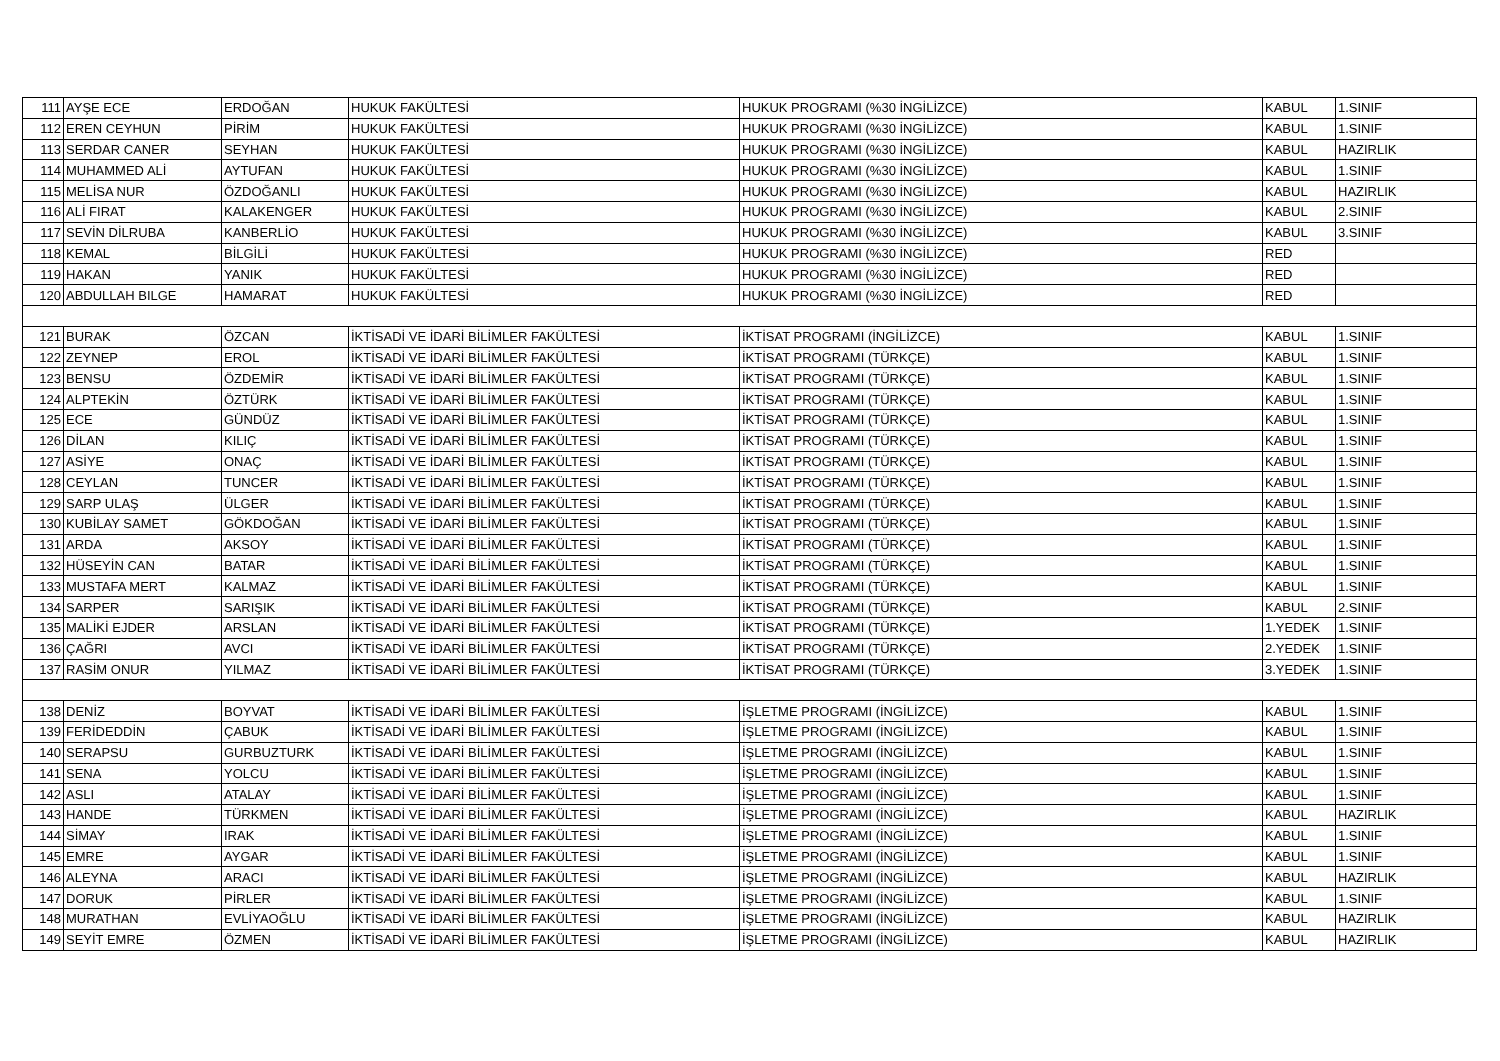| 111 | AYŞE ECE | ERDOĞAN | HUKUK FAKÜLTESİ | HUKUK PROGRAMI (%30 İNGİLİZCE) | KABUL | 1.SINIF |
| 112 | EREN CEYHUN | PİRİM | HUKUK FAKÜLTESİ | HUKUK PROGRAMI (%30 İNGİLİZCE) | KABUL | 1.SINIF |
| 113 | SERDAR CANER | SEYHAN | HUKUK FAKÜLTESİ | HUKUK PROGRAMI (%30 İNGİLİZCE) | KABUL | HAZIRLIK |
| 114 | MUHAMMED ALİ | AYTUFAN | HUKUK FAKÜLTESİ | HUKUK PROGRAMI (%30 İNGİLİZCE) | KABUL | 1.SINIF |
| 115 | MELİSA NUR | ÖZDOĞANLI | HUKUK FAKÜLTESİ | HUKUK PROGRAMI (%30 İNGİLİZCE) | KABUL | HAZIRLIK |
| 116 | ALİ FIRAT | KALAKENGER | HUKUK FAKÜLTESİ | HUKUK PROGRAMI (%30 İNGİLİZCE) | KABUL | 2.SINIF |
| 117 | SEVİN DİLRUBA | KANBERLİO | HUKUK FAKÜLTESİ | HUKUK PROGRAMI (%30 İNGİLİZCE) | KABUL | 3.SINIF |
| 118 | KEMAL | BİLGİLİ | HUKUK FAKÜLTESİ | HUKUK PROGRAMI (%30 İNGİLİZCE) | RED | |
| 119 | HAKAN | YANIK | HUKUK FAKÜLTESİ | HUKUK PROGRAMI (%30 İNGİLİZCE) | RED | |
| 120 | ABDULLAH BILGE | HAMARAT | HUKUK FAKÜLTESİ | HUKUK PROGRAMI (%30 İNGİLİZCE) | RED | |
| 121 | BURAK | ÖZCAN | İKTİSADİ VE İDARİ BİLİMLER FAKÜLTESİ | İKTİSAT PROGRAMI (İNGİLİZCE) | KABUL | 1.SINIF |
| 122 | ZEYNEP | EROL | İKTİSADİ VE İDARİ BİLİMLER FAKÜLTESİ | İKTİSAT PROGRAMI (TÜRKÇE) | KABUL | 1.SINIF |
| 123 | BENSU | ÖZDEMİR | İKTİSADİ VE İDARİ BİLİMLER FAKÜLTESİ | İKTİSAT PROGRAMI (TÜRKÇE) | KABUL | 1.SINIF |
| 124 | ALPTEKİN | ÖZTÜRK | İKTİSADİ VE İDARİ BİLİMLER FAKÜLTESİ | İKTİSAT PROGRAMI (TÜRKÇE) | KABUL | 1.SINIF |
| 125 | ECE | GÜNDÜZ | İKTİSADİ VE İDARİ BİLİMLER FAKÜLTESİ | İKTİSAT PROGRAMI (TÜRKÇE) | KABUL | 1.SINIF |
| 126 | DİLAN | KILIÇ | İKTİSADİ VE İDARİ BİLİMLER FAKÜLTESİ | İKTİSAT PROGRAMI (TÜRKÇE) | KABUL | 1.SINIF |
| 127 | ASİYE | ONAÇ | İKTİSADİ VE İDARİ BİLİMLER FAKÜLTESİ | İKTİSAT PROGRAMI (TÜRKÇE) | KABUL | 1.SINIF |
| 128 | CEYLAN | TUNCER | İKTİSADİ VE İDARİ BİLİMLER FAKÜLTESİ | İKTİSAT PROGRAMI (TÜRKÇE) | KABUL | 1.SINIF |
| 129 | SARP ULAŞ | ÜLGER | İKTİSADİ VE İDARİ BİLİMLER FAKÜLTESİ | İKTİSAT PROGRAMI (TÜRKÇE) | KABUL | 1.SINIF |
| 130 | KUBİLAY SAMET | GÖKDOĞAN | İKTİSADİ VE İDARİ BİLİMLER FAKÜLTESİ | İKTİSAT PROGRAMI (TÜRKÇE) | KABUL | 1.SINIF |
| 131 | ARDA | AKSOY | İKTİSADİ VE İDARİ BİLİMLER FAKÜLTESİ | İKTİSAT PROGRAMI (TÜRKÇE) | KABUL | 1.SINIF |
| 132 | HÜSEYİN CAN | BATAR | İKTİSADİ VE İDARİ BİLİMLER FAKÜLTESİ | İKTİSAT PROGRAMI (TÜRKÇE) | KABUL | 1.SINIF |
| 133 | MUSTAFA MERT | KALMAZ | İKTİSADİ VE İDARİ BİLİMLER FAKÜLTESİ | İKTİSAT PROGRAMI (TÜRKÇE) | KABUL | 1.SINIF |
| 134 | SARPER | SARIŞIK | İKTİSADİ VE İDARİ BİLİMLER FAKÜLTESİ | İKTİSAT PROGRAMI (TÜRKÇE) | KABUL | 2.SINIF |
| 135 | MALİKİ EJDER | ARSLAN | İKTİSADİ VE İDARİ BİLİMLER FAKÜLTESİ | İKTİSAT PROGRAMI (TÜRKÇE) | 1.YEDEK | 1.SINIF |
| 136 | ÇAĞRI | AVCI | İKTİSADİ VE İDARİ BİLİMLER FAKÜLTESİ | İKTİSAT PROGRAMI (TÜRKÇE) | 2.YEDEK | 1.SINIF |
| 137 | RASİM ONUR | YILMAZ | İKTİSADİ VE İDARİ BİLİMLER FAKÜLTESİ | İKTİSAT PROGRAMI (TÜRKÇE) | 3.YEDEK | 1.SINIF |
| 138 | DENİZ | BOYVAT | İKTİSADİ VE İDARİ BİLİMLER FAKÜLTESİ | İŞLETME PROGRAMI (İNGİLİZCE) | KABUL | 1.SINIF |
| 139 | FERİDEDDİN | ÇABUK | İKTİSADİ VE İDARİ BİLİMLER FAKÜLTESİ | İŞLETME PROGRAMI (İNGİLİZCE) | KABUL | 1.SINIF |
| 140 | SERAPSU | GURBUZTURK | İKTİSADİ VE İDARİ BİLİMLER FAKÜLTESİ | İŞLETME PROGRAMI (İNGİLİZCE) | KABUL | 1.SINIF |
| 141 | SENA | YOLCU | İKTİSADİ VE İDARİ BİLİMLER FAKÜLTESİ | İŞLETME PROGRAMI (İNGİLİZCE) | KABUL | 1.SINIF |
| 142 | ASLI | ATALAY | İKTİSADİ VE İDARİ BİLİMLER FAKÜLTESİ | İŞLETME PROGRAMI (İNGİLİZCE) | KABUL | 1.SINIF |
| 143 | HANDE | TÜRKMEN | İKTİSADİ VE İDARİ BİLİMLER FAKÜLTESİ | İŞLETME PROGRAMI (İNGİLİZCE) | KABUL | HAZIRLIK |
| 144 | SİMAY | IRAK | İKTİSADİ VE İDARİ BİLİMLER FAKÜLTESİ | İŞLETME PROGRAMI (İNGİLİZCE) | KABUL | 1.SINIF |
| 145 | EMRE | AYGAR | İKTİSADİ VE İDARİ BİLİMLER FAKÜLTESİ | İŞLETME PROGRAMI (İNGİLİZCE) | KABUL | 1.SINIF |
| 146 | ALEYNA | ARACI | İKTİSADİ VE İDARİ BİLİMLER FAKÜLTESİ | İŞLETME PROGRAMI (İNGİLİZCE) | KABUL | HAZIRLIK |
| 147 | DORUK | PİRLER | İKTİSADİ VE İDARİ BİLİMLER FAKÜLTESİ | İŞLETME PROGRAMI (İNGİLİZCE) | KABUL | 1.SINIF |
| 148 | MURATHAN | EVLİYAOĞLU | İKTİSADİ VE İDARİ BİLİMLER FAKÜLTESİ | İŞLETME PROGRAMI (İNGİLİZCE) | KABUL | HAZIRLIK |
| 149 | SEYİT EMRE | ÖZMEN | İKTİSADİ VE İDARİ BİLİMLER FAKÜLTESİ | İŞLETME PROGRAMI (İNGİLİZCE) | KABUL | HAZIRLIK |